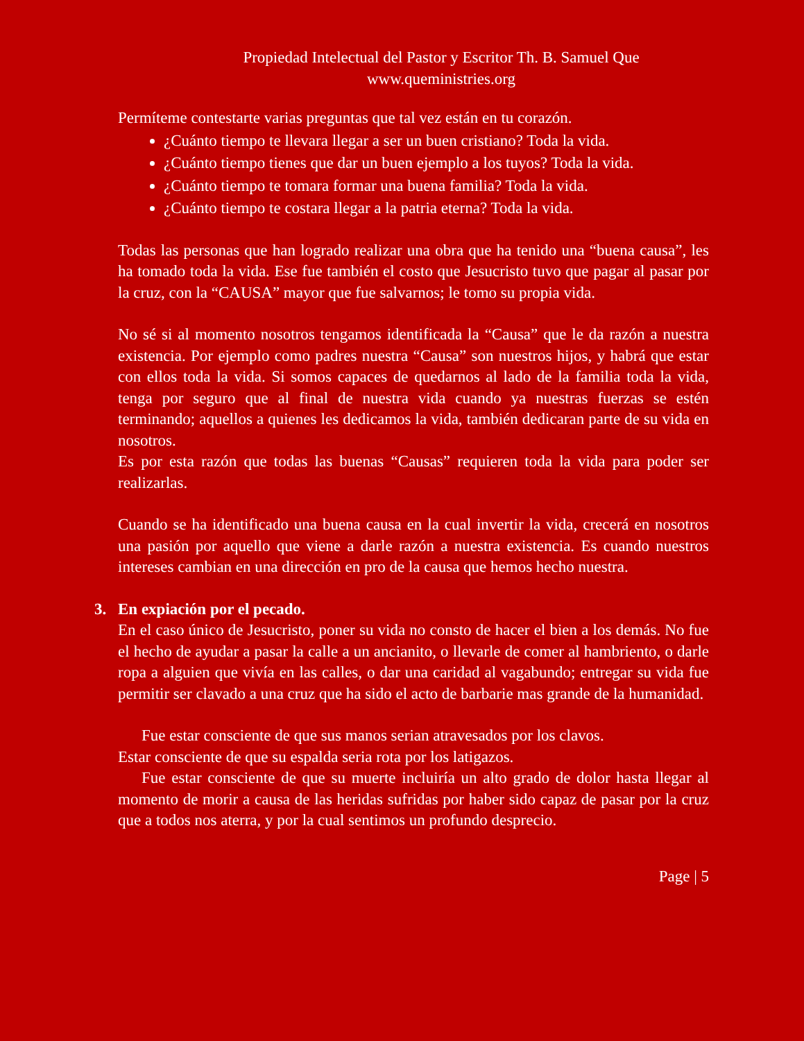Propiedad Intelectual del Pastor y Escritor Th. B. Samuel Que
www.queministries.org
Permíteme contestarte varias preguntas que tal vez están en tu corazón.
¿Cuánto tiempo te llevara llegar a ser un buen cristiano? Toda la vida.
¿Cuánto tiempo tienes que dar un buen ejemplo a los tuyos? Toda la vida.
¿Cuánto tiempo te tomara formar una buena familia? Toda la vida.
¿Cuánto tiempo te costara llegar a la patria eterna? Toda la vida.
Todas las personas que han logrado realizar una obra que ha tenido una “buena causa”, les ha tomado toda la vida. Ese fue también el costo que Jesucristo tuvo que pagar al pasar por la cruz, con la “CAUSA” mayor que fue salvarnos; le tomo su propia vida.
No sé si al momento nosotros tengamos identificada la “Causa” que le da razón a nuestra existencia. Por ejemplo como padres nuestra “Causa” son nuestros hijos, y habrá que estar con ellos toda la vida. Si somos capaces de quedarnos al lado de la familia toda la vida, tenga por seguro que al final de nuestra vida cuando ya nuestras fuerzas se estén terminando; aquellos a quienes les dedicamos la vida, también dedicaran parte de su vida en nosotros.
Es por esta razón que todas las buenas “Causas” requieren toda la vida para poder ser realizarlas.
Cuando se ha identificado una buena causa en la cual invertir la vida, crecerá en nosotros una pasión por aquello que viene a darle razón a nuestra existencia. Es cuando nuestros intereses cambian en una dirección en pro de la causa que hemos hecho nuestra.
3. En expiación por el pecado.
En el caso único de Jesucristo, poner su vida no consto de hacer el bien a los demás. No fue el hecho de ayudar a pasar la calle a un ancianito, o llevarle de comer al hambriento, o darle ropa a alguien que vivía en las calles, o dar una caridad al vagabundo; entregar su vida fue permitir ser clavado a una cruz que ha sido el acto de barbarie mas grande de la humanidad.
Fue estar consciente de que sus manos serian atravesados por los clavos.
Estar consciente de que su espalda seria rota por los latigazos.
Fue estar consciente de que su muerte incluiría un alto grado de dolor hasta llegar al momento de morir a causa de las heridas sufridas por haber sido capaz de pasar por la cruz que a todos nos aterra, y por la cual sentimos un profundo desprecio.
Page | 5